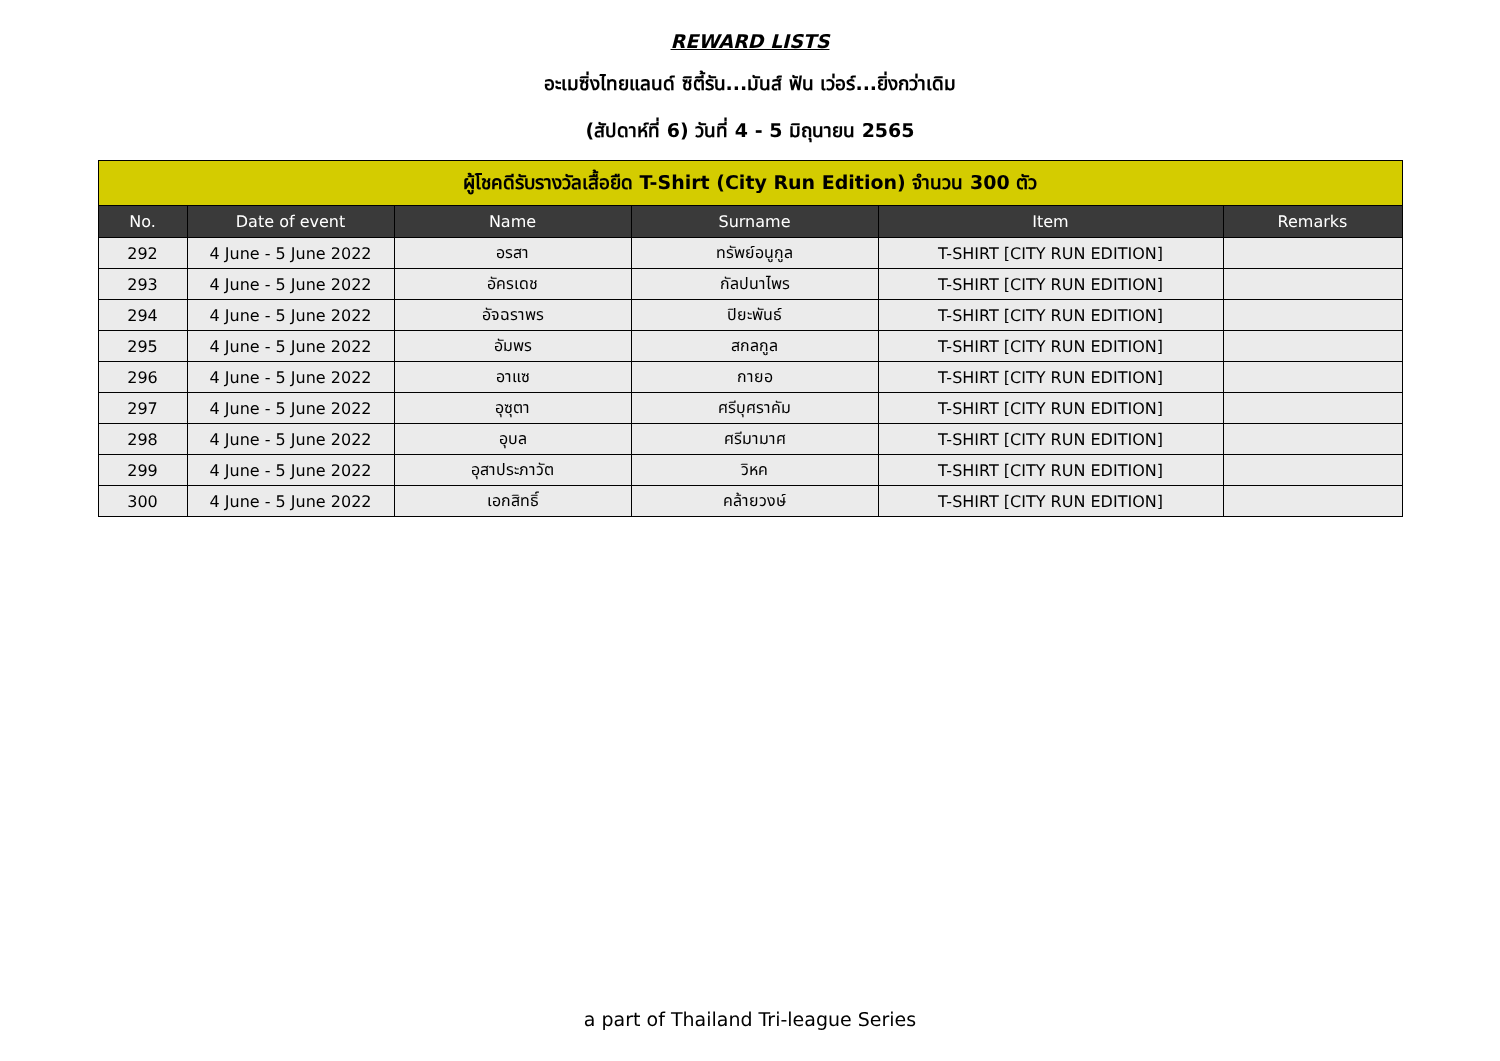REWARD LISTS
อะเมซิ่งไทยแลนด์ ซิตี้รัน...มันส์ ฟัน เว่อร์...ยิ่งกว่าเดิม
(สัปดาห์ที่ 6) วันที่ 4 - 5 มิถุนายน 2565
| ผู้โชคดีรับรางวัลเสื้อยืด T-Shirt (City Run Edition) จำนวน 300 ตัว | | | | | |
| No. | Date of event | Name | Surname | Item | Remarks |
| 292 | 4 June - 5 June 2022 | อรสา | ทรัพย์อนูกูล | T-SHIRT [CITY RUN EDITION] | |
| 293 | 4 June - 5 June 2022 | อัครเดช | กัลปนาไพร | T-SHIRT [CITY RUN EDITION] | |
| 294 | 4 June - 5 June 2022 | อัจฉราพร | ปิยะพันธ์ | T-SHIRT [CITY RUN EDITION] | |
| 295 | 4 June - 5 June 2022 | อัมพร | สกลกูล | T-SHIRT [CITY RUN EDITION] | |
| 296 | 4 June - 5 June 2022 | อาแซ | กายอ | T-SHIRT [CITY RUN EDITION] | |
| 297 | 4 June - 5 June 2022 | อุซุตา | ศรีบุศราคัม | T-SHIRT [CITY RUN EDITION] | |
| 298 | 4 June - 5 June 2022 | อุบล | ศรีมามาศ | T-SHIRT [CITY RUN EDITION] | |
| 299 | 4 June - 5 June 2022 | อุสาประภาวัต | วิหค | T-SHIRT [CITY RUN EDITION] | |
| 300 | 4 June - 5 June 2022 | เอกสิทธิ์ | คล้ายวงษ์ | T-SHIRT [CITY RUN EDITION] | |
a part of Thailand Tri-league Series